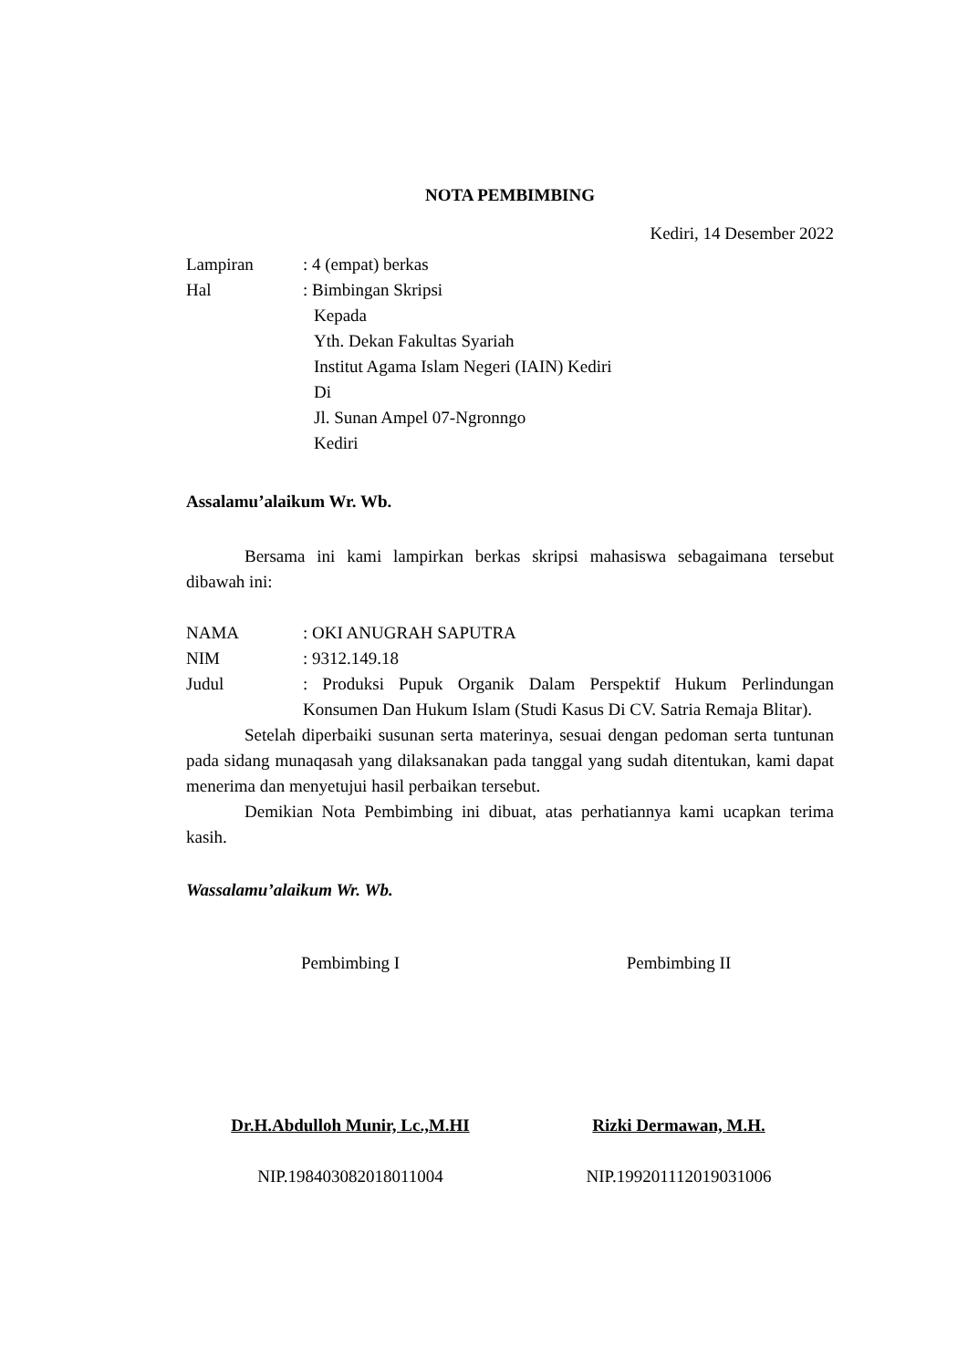NOTA PEMBIMBING
Kediri, 14 Desember 2022
Lampiran : 4 (empat) berkas
Hal : Bimbingan Skripsi
Kepada
Yth. Dekan Fakultas Syariah
Institut Agama Islam Negeri (IAIN) Kediri
Di
Jl. Sunan Ampel 07-Ngronngo
Kediri
Assalamu’alaikum Wr. Wb.
Bersama ini kami lampirkan berkas skripsi mahasiswa sebagaimana tersebut dibawah ini:
NAMA : OKI ANUGRAH SAPUTRA
NIM : 9312.149.18
Judul : Produksi Pupuk Organik Dalam Perspektif Hukum Perlindungan Konsumen Dan Hukum Islam (Studi Kasus Di CV. Satria Remaja Blitar).
Setelah diperbaiki susunan serta materinya, sesuai dengan pedoman serta tuntunan pada sidang munaqasah yang dilaksanakan pada tanggal yang sudah ditentukan, kami dapat menerima dan menyetujui hasil perbaikan tersebut.
Demikian Nota Pembimbing ini dibuat, atas perhatiannya kami ucapkan terima kasih.
Wassalamu’alaikum Wr. Wb.
Pembimbing I
Dr.H.Abdulloh Munir, Lc.,M.HI
NIP.198403082018011004
Pembimbing II
Rizki Dermawan, M.H.
NIP.199201112019031006